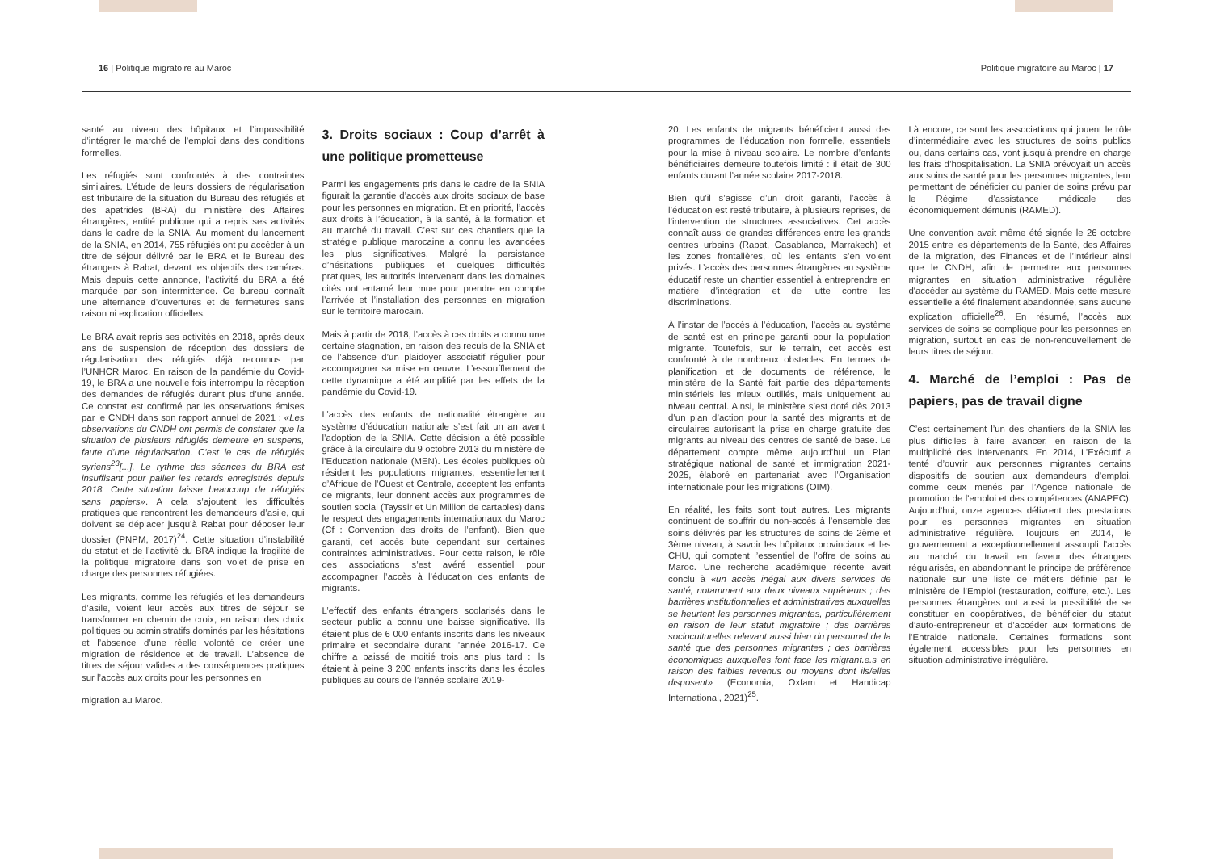16 | Politique migratoire au Maroc
Politique migratoire au Maroc | 17
santé au niveau des hôpitaux et l’impossibilité d’intégrer le marché de l’emploi dans des conditions formelles.
Les réfugiés sont confrontés à des contraintes similaires. L’étude de leurs dossiers de régularisation est tributaire de la situation du Bureau des réfugiés et des apatrides (BRA) du ministère des Affaires étrangères, entité publique qui a repris ses activités dans le cadre de la SNIA. Au moment du lancement de la SNIA, en 2014, 755 réfugiés ont pu accéder à un titre de séjour délivré par le BRA et le Bureau des étrangers à Rabat, devant les objectifs des caméras. Mais depuis cette annonce, l’activité du BRA a été marquée par son intermittence. Ce bureau connaît une alternance d’ouvertures et de fermetures sans raison ni explication officielles.
Le BRA avait repris ses activités en 2018, après deux ans de suspension de réception des dossiers de régularisation des réfugiés déjà reconnus par l’UNHCR Maroc. En raison de la pandémie du Covid-19, le BRA a une nouvelle fois interrompu la réception des demandes de réfugiés durant plus d’une année. Ce constat est confirmé par les observations émises par le CNDH dans son rapport annuel de 2021 : «Les observations du CNDH ont permis de constater que la situation de plusieurs réfugiés demeure en suspens, faute d’une régularisation. C’est le cas de réfugiés syriens<sup>23</sup>[...]. Le rythme des séances du BRA est insuffisant pour pallier les retards enregistrés depuis 2018. Cette situation laisse beaucoup de réfugiés sans papiers». A cela s’ajoutent les difficultés pratiques que rencontrent les demandeurs d’asile, qui doivent se déplacer jusqu’à Rabat pour déposer leur dossier (PNPM, 2017)<sup>24</sup>. Cette situation d’instabilité du statut et de l’activité du BRA indique la fragilité de la politique migratoire dans son volet de prise en charge des personnes réfugiées.
Les migrants, comme les réfugiés et les demandeurs d’asile, voient leur accès aux titres de séjour se transformer en chemin de croix, en raison des choix politiques ou administratifs dominés par les hésitations et l’absence d’une réelle volonté de créer une migration de résidence et de travail. L’absence de titres de séjour valides a des conséquences pratiques sur l’accès aux droits pour les personnes en
migration au Maroc.
3. Droits sociaux : Coup d’arrêt à une politique prometteuse
Parmi les engagements pris dans le cadre de la SNIA figurait la garantie d’accès aux droits sociaux de base pour les personnes en migration. Et en priorité, l’accès aux droits à l’éducation, à la santé, à la formation et au marché du travail. C’est sur ces chantiers que la stratégie publique marocaine a connu les avancées les plus significatives. Malgré la persistance d’hésitations publiques et quelques difficultés pratiques, les autorités intervenant dans les domaines cités ont entamé leur mue pour prendre en compte l’arrivée et l’installation des personnes en migration sur le territoire marocain.
Mais à partir de 2018, l’accès à ces droits a connu une certaine stagnation, en raison des reculs de la SNIA et de l’absence d’un plaidoyer associatif régulier pour accompagner sa mise en œuvre. L’essoufflement de cette dynamique a été amplifié par les effets de la pandémie du Covid-19.
L’accès des enfants de nationalité étrangère au système d’éducation nationale s’est fait un an avant l’adoption de la SNIA. Cette décision a été possible grâce à la circulaire du 9 octobre 2013 du ministère de l’Education nationale (MEN). Les écoles publiques où résident les populations migrantes, essentiellement d’Afrique de l’Ouest et Centrale, acceptent les enfants de migrants, leur donnent accès aux programmes de soutien social (Tayssir et Un Million de cartables) dans le respect des engagements internationaux du Maroc (Cf : Convention des droits de l’enfant). Bien que garanti, cet accès bute cependant sur certaines contraintes administratives. Pour cette raison, le rôle des associations s’est avéré essentiel pour accompagner l’accès à l’éducation des enfants de migrants.
L’effectif des enfants étrangers scolarisés dans le secteur public a connu une baisse significative. Ils étaient plus de 6 000 enfants inscrits dans les niveaux primaire et secondaire durant l’année 2016-17. Ce chiffre a baissé de moitié trois ans plus tard : ils étaient à peine 3 200 enfants inscrits dans les écoles publiques au cours de l’année scolaire 2019-
20. Les enfants de migrants bénéficient aussi des programmes de l’éducation non formelle, essentiels pour la mise à niveau scolaire. Le nombre d’enfants bénéficiaires demeure toutefois limité : il était de 300 enfants durant l’année scolaire 2017-2018.
Bien qu’il s’agisse d’un droit garanti, l’accès à l’éducation est resté tributaire, à plusieurs reprises, de l’intervention de structures associatives. Cet accès connaît aussi de grandes différences entre les grands centres urbains (Rabat, Casablanca, Marrakech) et les zones frontalières, où les enfants s’en voient privés. L’accès des personnes étrangères au système éducatif reste un chantier essentiel à entreprendre en matière d’intégration et de lutte contre les discriminations.
À l’instar de l’accès à l’éducation, l’accès au système de santé est en principe garanti pour la population migrante. Toutefois, sur le terrain, cet accès est confronté à de nombreux obstacles. En termes de planification et de documents de référence, le ministère de la Santé fait partie des départements ministériels les mieux outillés, mais uniquement au niveau central. Ainsi, le ministère s’est doté dès 2013 d’un plan d’action pour la santé des migrants et de circulaires autorisant la prise en charge gratuite des migrants au niveau des centres de santé de base. Le département compte même aujourd’hui un Plan stratégique national de santé et immigration 2021-2025, élaboré en partenariat avec l’Organisation internationale pour les migrations (OIM).
En réalité, les faits sont tout autres. Les migrants continuent de souffrir du non-accès à l’ensemble des soins délivrés par les structures de soins de 2ème et 3ème niveau, à savoir les hôpitaux provinciaux et les CHU, qui comptent l’essentiel de l’offre de soins au Maroc. Une recherche académique récente avait conclu à «un accès inégal aux divers services de santé, notamment aux deux niveaux supérieurs ; des barrières institutionnelles et administratives auxquelles se heurtent les personnes migrantes, particulièrement en raison de leur statut migratoire ; des barrières socioculturelles relevant aussi bien du personnel de la santé que des personnes migrantes ; des barrières économiques auxquelles font face les migrant.e.s en raison des faibles revenus ou moyens dont ils/elles disposent» (Economia, Oxfam et Handicap International, 2021)<sup>25</sup>.
Là encore, ce sont les associations qui jouent le rôle d’intermédiaire avec les structures de soins publics ou, dans certains cas, vont jusqu’à prendre en charge les frais d’hospitalisation. La SNIA prévoyait un accès aux soins de santé pour les personnes migrantes, leur permettant de bénéficier du panier de soins prévu par le Régime d’assistance médicale des économiquement démunis (RAMED).
Une convention avait même été signée le 26 octobre 2015 entre les départements de la Santé, des Affaires de la migration, des Finances et de l’Intérieur ainsi que le CNDH, afin de permettre aux personnes migrantes en situation administrative régulière d'accéder au système du RAMED. Mais cette mesure essentielle a été finalement abandonnée, sans aucune explication officielle<sup>26</sup>. En résumé, l’accès aux services de soins se complique pour les personnes en migration, surtout en cas de non-renouvellement de leurs titres de séjour.
4. Marché de l’emploi : Pas de papiers, pas de travail digne
C’est certainement l’un des chantiers de la SNIA les plus difficiles à faire avancer, en raison de la multiplicité des intervenants. En 2014, L’Exécutif a tenté d’ouvrir aux personnes migrantes certains dispositifs de soutien aux demandeurs d’emploi, comme ceux menés par l’Agence nationale de promotion de l'emploi et des compétences (ANAPEC). Aujourd’hui, onze agences délivrent des prestations pour les personnes migrantes en situation administrative régulière. Toujours en 2014, le gouvernement a exceptionnellement assoupli l’accès au marché du travail en faveur des étrangers régularisés, en abandonnant le principe de préférence nationale sur une liste de métiers définie par le ministère de l’Emploi (restauration, coiffure, etc.). Les personnes étrangères ont aussi la possibilité de se constituer en coopératives, de bénéficier du statut d’auto-entrepreneur et d’accéder aux formations de l’Entraide nationale. Certaines formations sont également accessibles pour les personnes en situation administrative irrégulière.